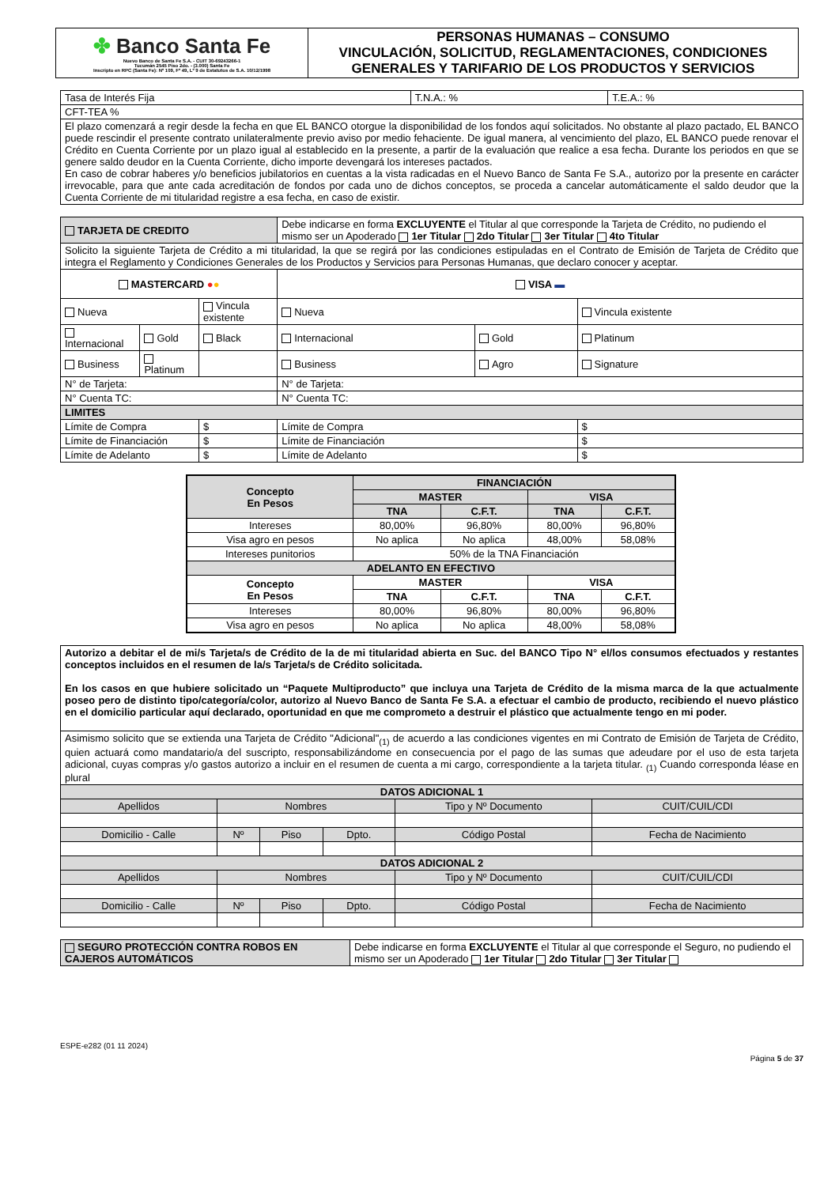| ✤ Banco Santa Fe Nuevo Banco de Santa Fe S.A. - CUIT 30-69243266-1 Tucumán 2545 Piso 2do. - (3.000) Santa Fe Inscripto en RPC (Santa Fe): Nº 109, Fº 49, Lº 9 de Estatutos de S.A. 10/12/1998 | PERSONAS HUMANAS – CONSUMO VINCULACIÓN, SOLICITUD, REGLAMENTACIONES, CONDICIONES GENERALES Y TARIFARIO DE LOS PRODUCTOS Y SERVICIOS |
| Tasa de Interés Fija | T.N.A.: % | T.E.A.: % |
| CFT-TEA % | | |
| El plazo comenzará a regir desde la fecha en que EL BANCO otorgue la disponibilidad de los fondos aquí solicitados. No obstante al plazo pactado, EL BANCO puede rescindir el presente contrato unilateralmente previo aviso por medio fehaciente. De igual manera, al vencimiento del plazo, EL BANCO puede renovar el Crédito en Cuenta Corriente por un plazo igual al establecido en la presente, a partir de la evaluación que realice a esa fecha. Durante los periodos en que se genere saldo deudor en la Cuenta Corriente, dicho importe devengará los intereses pactados. En caso de cobrar haberes y/o beneficios jubilatorios en cuentas a la vista radicadas en el Nuevo Banco de Santa Fe S.A., autorizo por la presente en carácter irrevocable, para que ante cada acreditación de fondos por cada uno de dichos conceptos, se proceda a cancelar automáticamente el saldo deudor que la Cuenta Corriente de mi titularidad registre a esa fecha, en caso de existir. | | |
| TARJETA DE CREDITO | | | Debe indicarse en forma EXCLUYENTE el Titular al que corresponde la Tarjeta de Crédito, no pudiendo el mismo ser un Apoderado 1er Titular 2do Titular 3er Titular 4to Titular | | |
| Solicito la siguiente Tarjeta de Crédito a mi titularidad, la que se regirá por las condiciones estipuladas en el Contrato de Emisión de Tarjeta de Crédito que integra el Reglamento y Condiciones Generales de los Productos y Servicios para Personas Humanas, que declaro conocer y aceptar. | | | | | |
| MASTERCARD ● ● | | | VISA ▬ | | |
| Nueva | | Vincula existente | Nueva | | Vincula existente |
| Internacional | Gold | Black | Internacional | Gold | Platinum |
| Business | Platinum | | Business | Agro | Signature |
| N° de Tarjeta: | | | N° de Tarjeta: | | |
| N° Cuenta TC: | | | N° Cuenta TC: | | |
| LIMITES | | | | | |
| Límite de Compra | | $ | Límite de Compra | | $ |
| Límite de Financiación | | $ | Límite de Financiación | | $ |
| Límite de Adelanto | | $ | Límite de Adelanto | | $ |
| Concepto En Pesos | FINANCIACIÓN | | | |
| --- | --- | --- | --- | --- |
| | MASTER | | VISA | |
| | TNA | C.F.T. | TNA | C.F.T. |
| Intereses | 80,00% | 96,80% | 80,00% | 96,80% |
| Visa agro en pesos | No aplica | No aplica | 48,00% | 58,08% |
| Intereses punitorios | 50% de la TNA Financiación | | | |
| ADELANTO EN EFECTIVO | | | | |
| Concepto En Pesos | MASTER | | VISA | |
| | TNA | C.F.T. | TNA | C.F.T. |
| Intereses | 80,00% | 96,80% | 80,00% | 96,80% |
| Visa agro en pesos | No aplica | No aplica | 48,00% | 58,08% |
| Autorizo a debitar el de mi/s Tarjeta/s de Crédito de la de mi titularidad abierta en Suc. del BANCO Tipo N° el/los consumos efectuados y restantes conceptos incluidos en el resumen de la/s Tarjeta/s de Crédito solicitada. En los casos en que hubiere solicitado un “Paquete Multiproducto” que incluya una Tarjeta de Crédito de la misma marca de la que actualmente poseo pero de distinto tipo/categoría/color, autorizo al Nuevo Banco de Santa Fe S.A. a efectuar el cambio de producto, recibiendo el nuevo plástico en el domicilio particular aquí declarado, oportunidad en que me comprometo a destruir el plástico que actualmente tengo en mi poder. | | | | | |
| Asimismo solicito que se extienda una Tarjeta de Crédito "Adicional"<sub>(1)</sub> de acuerdo a las condiciones vigentes en mi Contrato de Emisión de Tarjeta de Crédito, quien actuará como mandatario/a del suscripto, responsabilizándome en consecuencia por el pago de las sumas que adeudare por el uso de esta tarjeta adicional, cuyas compras y/o gastos autorizo a incluir en el resumen de cuenta a mi cargo, correspondiente a la tarjeta titular. <sub>(1)</sub> Cuando corresponda léase en plural | | | | | |
| DATOS ADICIONAL 1 | | | | | |
| Apellidos | Nombres | | | Tipo y Nº Documento | CUIT/CUIL/CDI |
| Domicilio - Calle | Nº | Piso | Dpto. | Código Postal | Fecha de Nacimiento |
| DATOS ADICIONAL 2 | | | | | |
| Apellidos | Nombres | | | Tipo y Nº Documento | CUIT/CUIL/CDI |
| Domicilio - Calle | Nº | Piso | Dpto. | Código Postal | Fecha de Nacimiento |
| SEGURO PROTECCIÓN CONTRA ROBOS EN CAJEROS AUTOMÁTICOS | Debe indicarse en forma EXCLUYENTE el Titular al que corresponde el Seguro, no pudiendo el mismo ser un Apoderado 1er Titular 2do Titular 3er Titular |
ESPE-e282 (01 11 2024)
Página 5 de 37